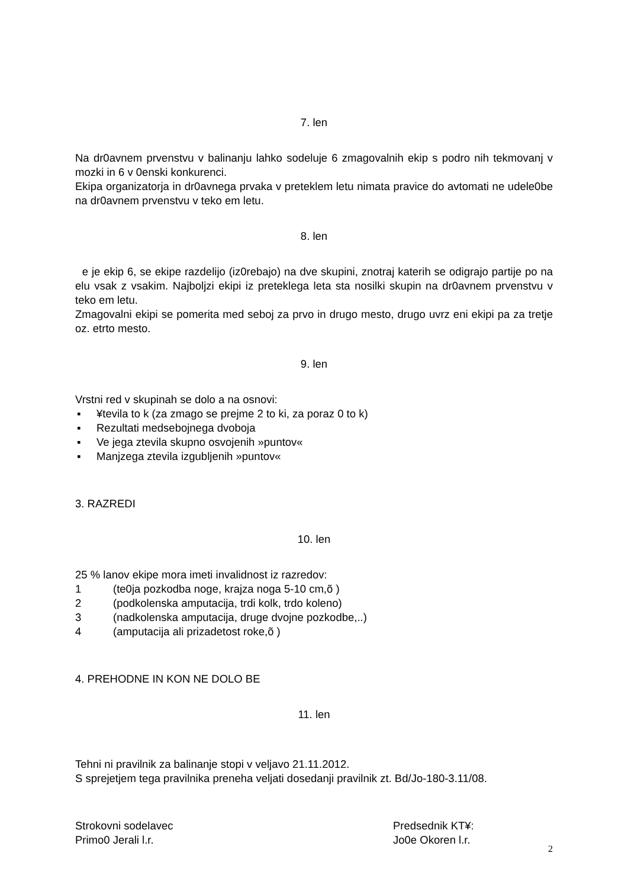7. len
Na dr0avnem prvenstvu v balinanju lahko sodeluje 6 zmagovalnih ekip s podro nih tekmovanj v mozki in 6 v 0enski konkurenci.
Ekipa organizatorja in dr0avnega prvaka v preteklem letu nimata pravice do avtomati ne udele0be na dr0avnem prvenstvu v teko em letu.
8. len
e je ekip 6, se ekipe razdelijo (iz0rebajo) na dve skupini, znotraj katerih se odigrajo partije po na elu vsak z vsakim. Najboljzi ekipi iz preteklega leta sta nosilki skupin na dr0avnem prvenstvu v teko em letu.
Zmagovalni ekipi se pomerita med seboj za prvo in drugo mesto, drugo uvrz eni ekipi pa za tretje oz. etrto mesto.
9. len
Vrstni red v skupinah se dolo a na osnovi:
▪ ¥tevila to k (za zmago se prejme 2 to ki, za poraz 0 to k)
▪ Rezultati medsebojnega dvoboja
▪ Ve jega ztevila skupno osvojenih »puntov«
▪ Manjzega ztevila izgubljenih »puntov«
3. RAZREDI
10. len
25 % lanov ekipe mora imeti invalidnost iz razredov:
1 (te0ja pozkodba noge, krajza noga 5-10 cm,õ )
2 (podkolenska amputacija, trdi kolk, trdo koleno)
3 (nadkolenska amputacija, druge dvojne pozkodbe,..)
4 (amputacija ali prizadetost roke,õ )
4. PREHODNE IN KON NE DOLO BE
11. len
Tehni ni pravilnik za balinanje stopi v veljavo 21.11.2012.
S sprejetjem tega pravilnika preneha veljati dosedanji pravilnik zt. Bd/Jo-180-3.11/08.
Strokovni sodelavec
Primo0 Jerali l.r.
Predsednik KT¥:
Jo0e Okoren l.r.
2